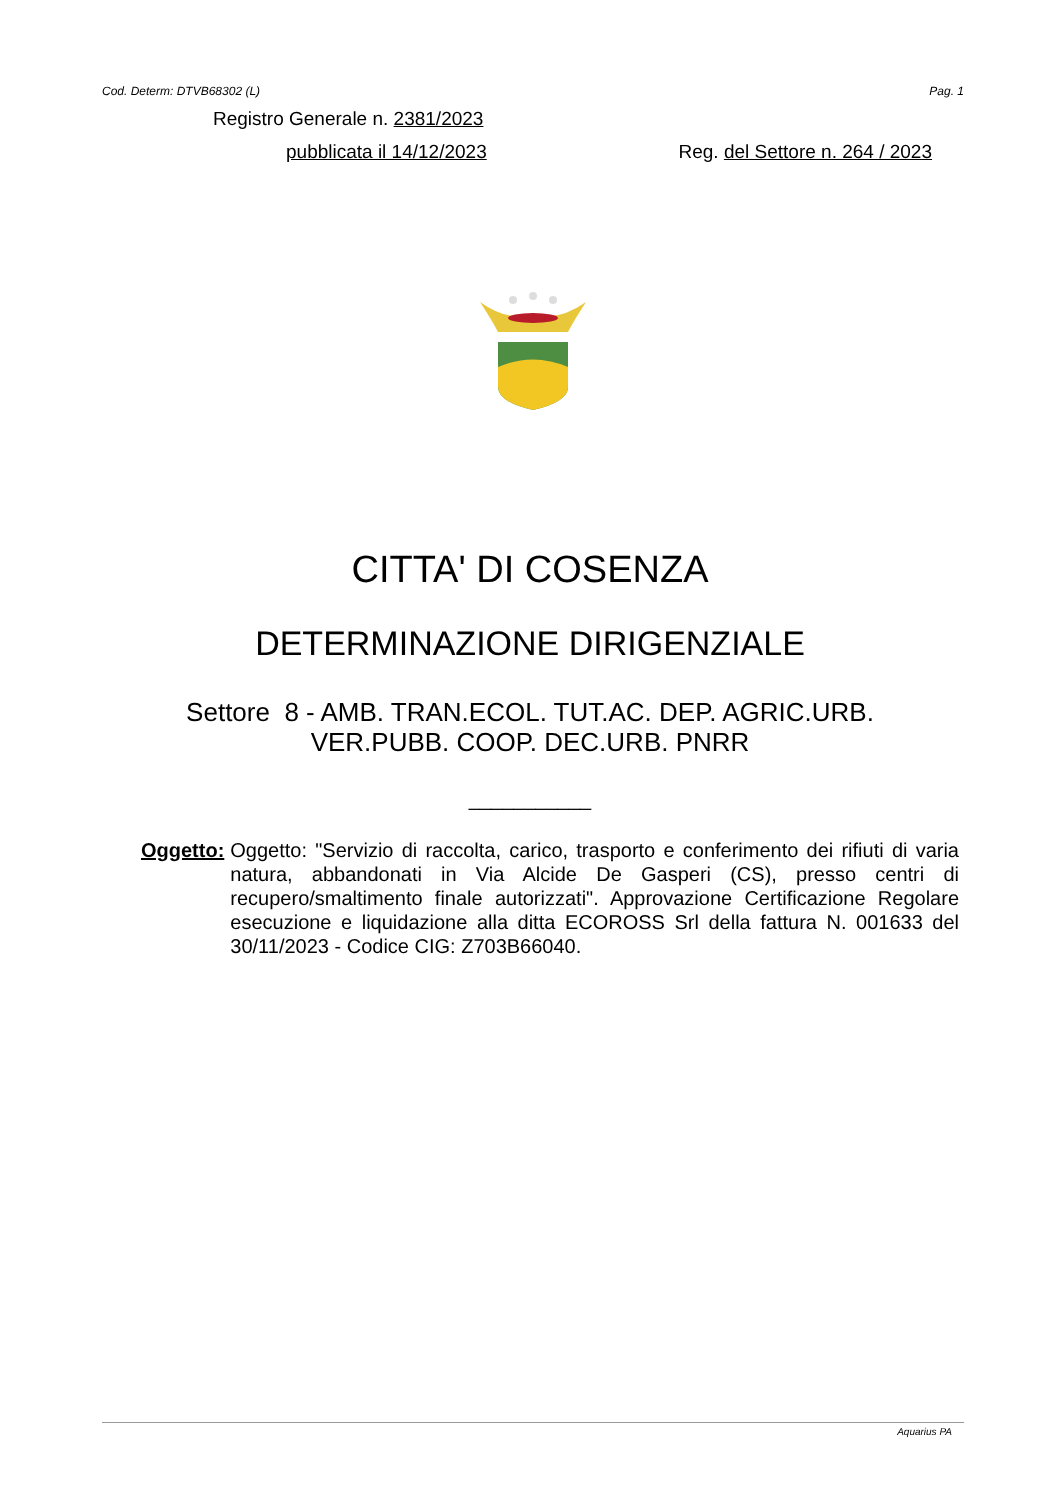Cod. Determ: DTVB68302 (L) Pag. 1
Registro Generale n. 2381/2023
pubblicata il 14/12/2023 Reg. del Settore n. 264 / 2023
CITTA' DI COSENZA
DETERMINAZIONE DIRIGENZIALE
Settore 8 - AMB. TRAN.ECOL. TUT.AC. DEP. AGRIC.URB.
VER.PUBB. COOP. DEC.URB. PNRR
___________
Oggetto: Oggetto: "Servizio di raccolta, carico, trasporto e conferimento dei rifiuti di varia natura, abbandonati in Via Alcide De Gasperi (CS), presso centri di recupero/smaltimento finale autorizzati". Approvazione Certificazione Regolare esecuzione e liquidazione alla ditta ECOROSS Srl della fattura N. 001633 del 30/11/2023 - Codice CIG: Z703B66040.
Aquarius PA